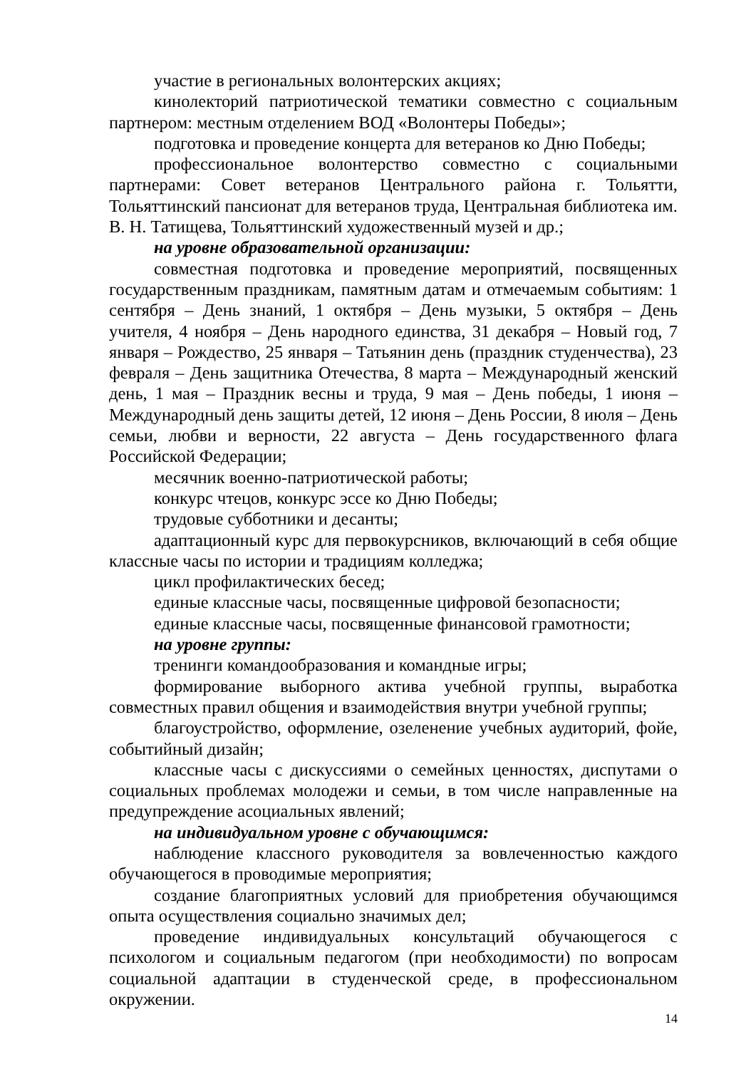участие в региональных волонтерских акциях;
кинолекторий патриотической тематики совместно с социальным партнером: местным отделением ВОД «Волонтеры Победы»;
подготовка и проведение концерта для ветеранов ко Дню Победы;
профессиональное волонтерство совместно с социальными партнерами: Совет ветеранов Центрального района г. Тольятти, Тольяттинский пансионат для ветеранов труда, Центральная библиотека им. В. Н. Татищева, Тольяттинский художественный музей и др.;
на уровне образовательной организации:
совместная подготовка и проведение мероприятий, посвященных государственным праздникам, памятным датам и отмечаемым событиям: 1 сентября – День знаний, 1 октября – День музыки, 5 октября – День учителя, 4 ноября – День народного единства, 31 декабря – Новый год, 7 января – Рождество, 25 января – Татьянин день (праздник студенчества), 23 февраля – День защитника Отечества, 8 марта – Международный женский день, 1 мая – Праздник весны и труда, 9 мая – День победы, 1 июня – Международный день защиты детей, 12 июня – День России, 8 июля – День семьи, любви и верности, 22 августа – День государственного флага Российской Федерации;
месячник военно-патриотической работы;
конкурс чтецов, конкурс эссе ко Дню Победы;
трудовые субботники и десанты;
адаптационный курс для первокурсников, включающий в себя общие классные часы по истории и традициям колледжа;
цикл профилактических бесед;
единые классные часы, посвященные цифровой безопасности;
единые классные часы, посвященные финансовой грамотности;
на уровне группы:
тренинги командообразования и командные игры;
формирование выборного актива учебной группы, выработка совместных правил общения и взаимодействия внутри учебной группы;
благоустройство, оформление, озеленение учебных аудиторий, фойе, событийный дизайн;
классные часы с дискуссиями о семейных ценностях, диспутами о социальных проблемах молодежи и семьи, в том числе направленные на предупреждение асоциальных явлений;
на индивидуальном уровне с обучающимся:
наблюдение классного руководителя за вовлеченностью каждого обучающегося в проводимые мероприятия;
создание благоприятных условий для приобретения обучающимся опыта осуществления социально значимых дел;
проведение индивидуальных консультаций обучающегося с психологом и социальным педагогом (при необходимости) по вопросам социальной адаптации в студенческой среде, в профессиональном окружении.
14